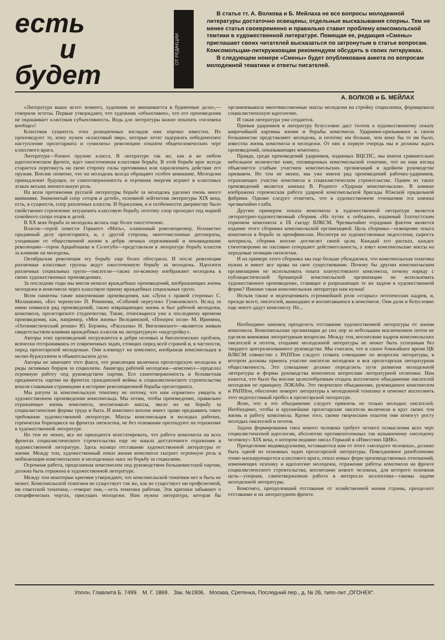есть
и
будет
ОТ РЕДАКЦИИ
В статье тт. А. Волкова и Б. Мейлаха не все вопросы молодежной литературы достаточно освещены, отдельные высказывания спорны. Тем не менее статья своевременно и правильно ставит проблему комсомольской темтики в художественной литературе. Помещая ее, редакция «Смены» приглашает своих читателей высказаться по затронутым в статье вопросам. Комсомольцам-литкружковцам рекомендуем обсудить в своих литкружках.
В следующем номере «Смены» будет опубликована анкета по вопросам молодежной тематики и ответы писателей.
А. ВОЛКОВ и Б. МЕЙЛАХ
«Литература выше всего земного, художник не вмешивается в будничные дела»,—говорили эстеты. Первые утверждают, что художник «объективен», что его произведения не окрашивает классовая субъективность. Ведь для литературы важно показать «человека вообще»!
Классовая сущность этих реакционных взглядов нам хорошо известна. Их проповедуют те, кому нужен «классовый мир», которые хотят задержать победоносное наступление пролетариата и «умилить» революцию показом общечеловеческих черт классового врага.
Литература—боевое оружие класса. В литературе так же, как и во любом идеологическом фронте, идет ожесточенная классовая борьба. В этой борьбе враг всегда старается перетянуть на свою сторону силы противника или парализовать действие его оружия. Вполне понятно, что на молодежь всегда обращают особое внимание. Молодежи принадлежит будущее, ее самоотверженность и огромная энергия играют в классовых атаках весьма значительную роль.
На всем протяжении русской литературы борьбе за молодежь уделено очень много внимания. Знаменитый спор «отцов и детей», основной лейтмотив литературы XIX века, есть, в сущности, спор различных классов. И буржуазия, и в особенности дворянству было свойственно стремление затушевать классовую борьбу, поэтому спор проходил под маркой семейного спора отцов и детей.
В XX веке борьба за молодежь велась еще более ожесточенно.
Власов—герой повести Горького «Мать», пламенный революционер, беззаветно преданный делу пролетариата, и, с другой стороны, многочисленные дегенераты, уходившие от общественной жизни в дебри личных переживаний и ненавидевшие революцию—герои Арцыбашева и Сологуба—представляли в литературе борьбу классов за влияние на молодежь.
Октябрьская революция эту борьбу еще более обострила. И после революции различные классовые группы ведут ожесточенную борьбу за молодежь. Идеологи различных социальных групп—писатели—также по-всякому изображают молодежь в своих художественных произведениях.
За последние годы мы имели немало враждебных произведений, изображающих жизнь молодежи и комсомола через классовую призму враждебных социальных групп.
Всем памятны такие нашумевшие произведения, как «Луна с правой стороны» С. Малашкина, «Без черемухи» П. Романова, «Собачий переулок» Гумилевского. Вслед за ними появился ряд произведений, также извращающих жизнь и быт рабочей молодежи, комсомола, пролетарского студенчества. Такие, относящиеся уже к последнему времени произведения, как, например, «Моя жизнь» Велединской, «Поперек поля» М. Ирининa, «Оптимистический роман» Ю. Берзина, «Рассказы» Н. Вигилянского—являются живым свидетельством влияния враждебных классов на литературную «надстройку».
Авторы этих произведений погружаются в дебри половых и биологических проблем, всячески отгораживаясь от современных задач, стоящих перед всей страной и, в частности, перед пролетарской молодежью. Они клевещут на комсомол, изображая комсомольцев в мелко-буржуазном и обывательском духе.
Авторы не замечают того факта, что революция включила пролетарскую молодежь в ряды активных борцов за социализм. Авангард рабочей молодежи—комсомол—проделал огромную работу под руководством партии. Его самоотверженность и беззаветная преданность партии на фронтах гражданской войны и социалистического строительства вошли славными страницами в историю революционной борьбы пролетариата.
Мы ратуем за комсомольскую тематику не потому, что нам «приятно» увидеть в художественном произведении комсомольца. Мы хотим, чтобы произведение, правильно отражающее жизнь комсомола, воспитывало массы, звало их на борьбу за социалистические формы труда и быта. И комсомол вполне имеет право предъявить такое требование художественной литературе. Массы комсомольцев и молодых рабочих, героически борющиеся на фронтах пятилетки, не без основания претендуют на отражение в художественной литературе.
Но тем не менее, все же приходится констатировать, что работа комсомола на всех фронтах социалистического строительства еще не нашла достаточного отражения в художественной литературе. Здесь налицо отставание художественной литературы от жизни. Между тем, художественный показ жизни комсомола сыграет огромную роль в мобилизации комсомольских и молодежных масс на борьбу за социализм.
Огромная работа, проделанная комсомолом под руководством большевистской партии, должна быть отражена в художественной литературе.
Между тем некоторые критики утверждают, что комсомольской тематики нет и быть не может. Комсомольской тематики не существует так же, как не существует ни профсоюзной, ни советской тематики,—говорят они,—есть тематика рабочая. Эти критики забывают о специфических чертах, присущих молодежи. Нам нужна литература, которая бы организовывала многомиллионные массы молодежи на стройку социализма, формировала социалистическую идеологию.
И такая литература уже создается.
Призыв ударников в литературу безусловно даст толчок к художественному показу широчайшей картины жизни и борьбы комсомола. Ударники-призывники в своем большинстве представляют молодежь, и поэтому им больше, чем кому бы то ни было, известна жизнь комсомола и молодежи. От них в первую очередь мы и должны ждать произведений, показывающих комсомол.
Правда, среди произведений ударников, изданных ВЦСПС, мы имеем сравнительно небольшое количество книг, посвященных комсомольской тематике, что на наш взгляд объясняется слабым участием комсомольских организаций в идейном руководстве призывом. Но тем не менее, мы уже имеем ряд произведений рабочих-ударников, отражающих участие комсомола в социалистическом строительстве. Одним из таких произведений является книжка В. Родного «Ударная комсомольская». В книжке изображена героическая работа ударной комсомольской бригады Южской прядильной фабрики. Однако следует отметить, что в художественном отношении эта книжка чрезвычайно слаба.
Другим примером показа комсомола в художественной литературе является литературно-художественный сборник «На путях к победам», изданный Златоустским горкомом комсомола к IX съезду ВЛКСМ. Чрезвычайно отрадным фактом является издание этого сборника комсомольской организацией. Цель сборника—освещение опыта комсомола в борьбе за промфинплан. Несмотря на художественные недостатки, сырость материала, сборник вполне достигает своей цели. Каждый его рассказ, каждое стихотворение не пассивно созерцают действительность, а зовут комсомольские массы на передовые позиции пятилетки.
И на примере этого сборника мы еще больше убеждаемся, что комсомольская тематика нужна и имеет все права на свое существование. Почему бы другим комсомольским организациям не использовать опыта златоустовского комсомола, почему наряду с публицистической брошюрой комсомольской организации не использовать художественное произведение, ставящее и разрешающее те же задачи в художественной форме? Именно такая комсомольская литература нам нужна!
Нельзя также и недооценивать огромнейшей роли «старых» поэтических кадров, и, прежде всего, писателей, вышедших и воспитавшихся в комсомоле. Они дали и безусловно еще много дадут комсомолу. Но...
Необходимо наконец преодолеть отставание художественной литературы от жизни комсомола. Комсомольские организации до сих пор за небольшим исключением почти не уделяли внимания литературным вопросам. Между тем, воспитание кадров комсомольских писателей и поэтов, создание молодежной литературы не может быть успешным без твердого централизованного руководства. Мы считаем, что в самое ближайшее время ЦК ВЛКСМ совместно с РАППом следует созвать совещание по вопросам литературы, в котором должны принять участие писатели молодежи и вся пролетарская литературная общественность. Это совещание должно определить пути развития молодежной литературы и формы руководства комсомола вопросами литературной политики. Нам кажется, что было бы вполне целесообразным создать всесоюзное объединение писателей молодежи по принципу ЛОКАФа. Это творческое объединение, руководимое комсомолом и РАППом, обеспечит поворот литературы к молодежной тематике и поможет восполнить этот недопустимый пробел в пролетарской литературе.
Ясно, что в это объединение следует привлечь не только молодых писателей. Необходимо, чтобы и крупнейшие пролетарские писатели включили в круг своих тем жизнь и работу комсомола. Кроме того, своим творческим опытом они помогут росту молодых писателей и поэтов.
Задача формирования типа нового человека требует четкого осмысления всех черт социалистической идеологии, абсолютно противоположных так называемому «молодому человеку» XIX века, о котором недавно писал Горький в «Известиях ЦИК».
Преодоление индивидуализма, оставшегося нам от этого «молодого человека», должно быть одной из основных задач пролетарской литературы. Повседневное разоблачение тонко маскирующегося классового врага, показ новых форм производственных отношений, изменяющих психику и идеологию молодежи, отражение работы комсомола на фронте социалистического строительства, воспитание нового человека, для которого основная цель—упорная, самоотверженная работа в интересах коллектива—таковы задачи молодежной литературы.
Комсомол, преодолевший отставание от хозяйственной жизни страны, преодолеет отставание и на литературном фронте.
Уполн. Главлита Б. 7499. М. Г. 1869. Зак. №1906. Москва, Сретенка, Последний пер., д. № 26, типо-лит „ОГОНЕК“.